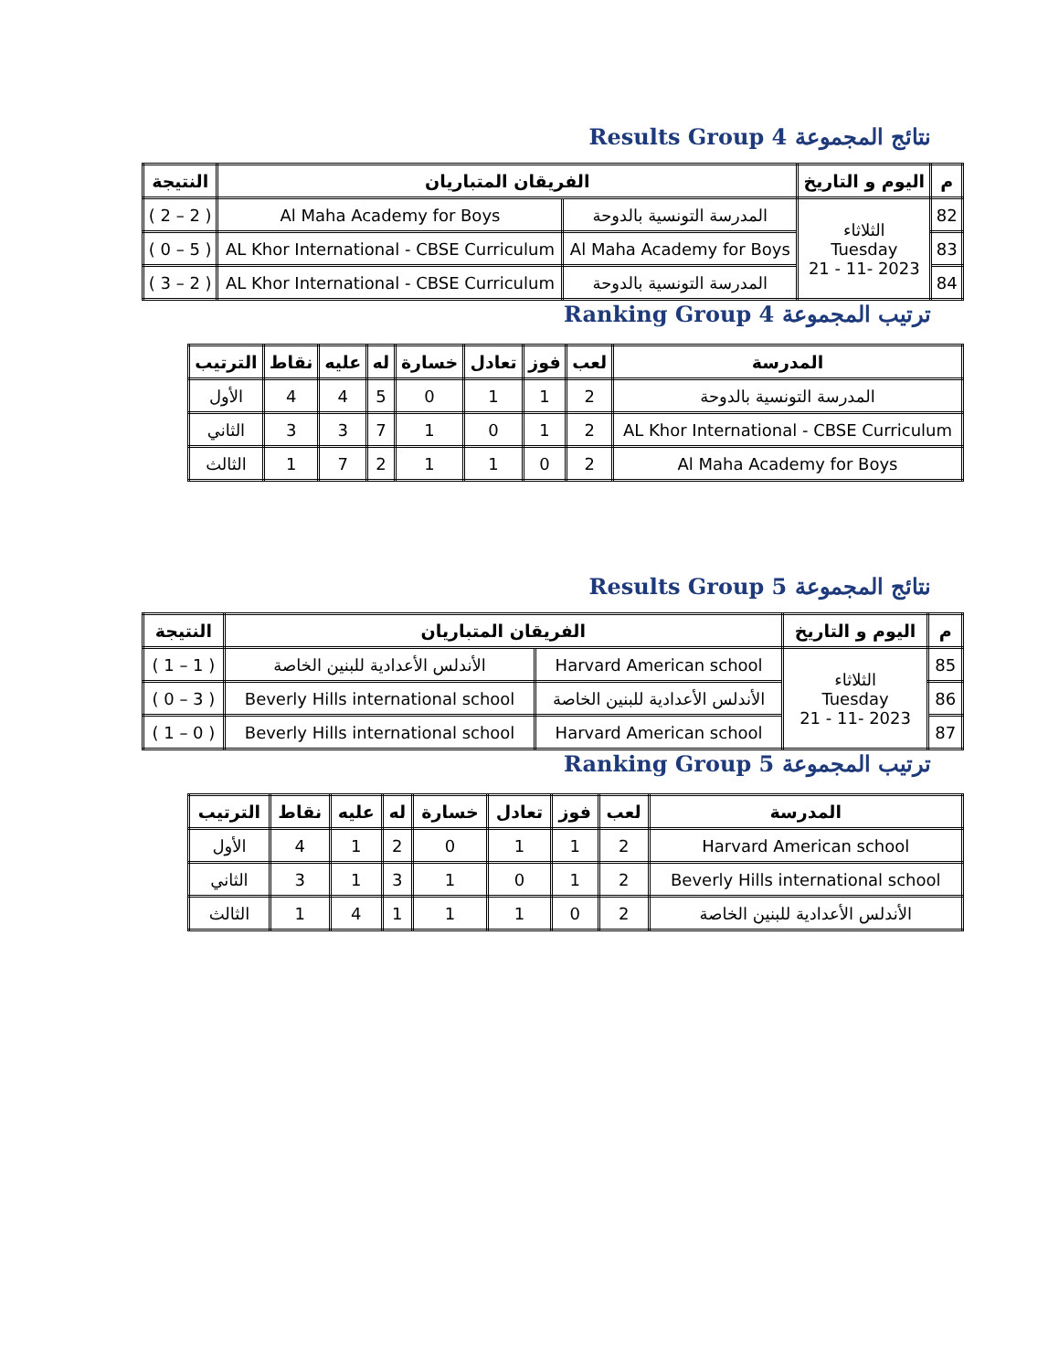Results Group 4 نتائج المجموعة
| م | اليوم و التاريخ | الفريقان المتباريان | | النتيجة |
| --- | --- | --- | --- | --- |
| 82 | الثلاثاء Tuesday 2023 -11 - 21 | المدرسة التونسية بالدوحة | Al Maha Academy for Boys | ( 2 – 2 ) |
| 83 | | Al Maha Academy for Boys | AL Khor International - CBSE Curriculum | ( 5 – 0 ) |
| 84 | | المدرسة التونسية بالدوحة | AL Khor International - CBSE Curriculum | ( 2 – 3 ) |
Ranking Group 4 ترتيب المجموعة
| المدرسة | لعب | فوز | تعادل | خسارة | له | عليه | نقاط | الترتيب |
| --- | --- | --- | --- | --- | --- | --- | --- | --- |
| المدرسة التونسية بالدوحة | 2 | 1 | 1 | 0 | 5 | 4 | 4 | الأول |
| AL Khor International - CBSE Curriculum | 2 | 1 | 0 | 1 | 7 | 3 | 3 | الثاني |
| Al Maha Academy for Boys | 2 | 0 | 1 | 1 | 2 | 7 | 1 | الثالث |
Results Group 5 نتائج المجموعة
| م | اليوم و التاريخ | الفريقان المتباريان | | النتيجة |
| --- | --- | --- | --- | --- |
| 85 | الثلاثاء Tuesday 2023 -11 - 21 | Harvard American school | الأندلس الأعدادية للبنين الخاصة | ( 1 – 1 ) |
| 86 | | الأندلس الأعدادية للبنين الخاصة | Beverly Hills international school | ( 3 – 0 ) |
| 87 | | Harvard American school | Beverly Hills international school | ( 0 – 1 ) |
Ranking Group 5 ترتيب المجموعة
| المدرسة | لعب | فوز | تعادل | خسارة | له | عليه | نقاط | الترتيب |
| --- | --- | --- | --- | --- | --- | --- | --- | --- |
| Harvard American school | 2 | 1 | 1 | 0 | 2 | 1 | 4 | الأول |
| Beverly Hills international school | 2 | 1 | 0 | 1 | 3 | 1 | 3 | الثاني |
| الأندلس الأعدادية للبنين الخاصة | 2 | 0 | 1 | 1 | 1 | 4 | 1 | الثالث |